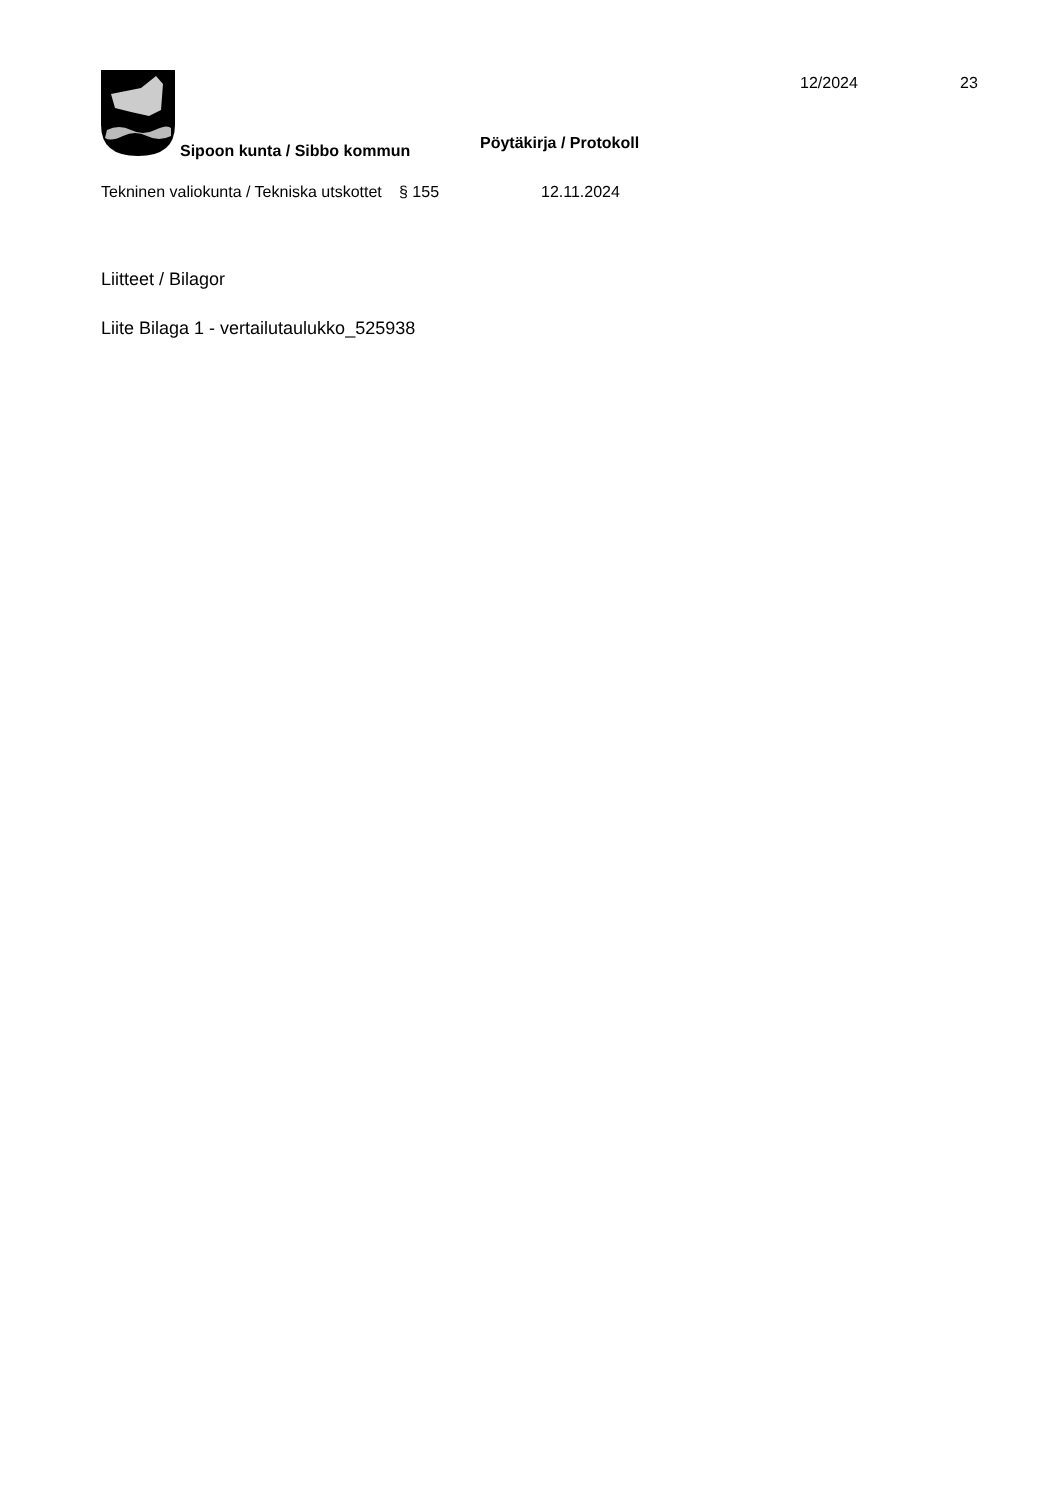Sipoon kunta / Sibbo kommun
Pöytäkirja / Protokoll
12/2024 23
Tekninen valiokunta / Tekniska utskottet
§ 155 12.11.2024
Liitteet / Bilagor
Liite Bilaga 1 - vertailutaulukko_525938